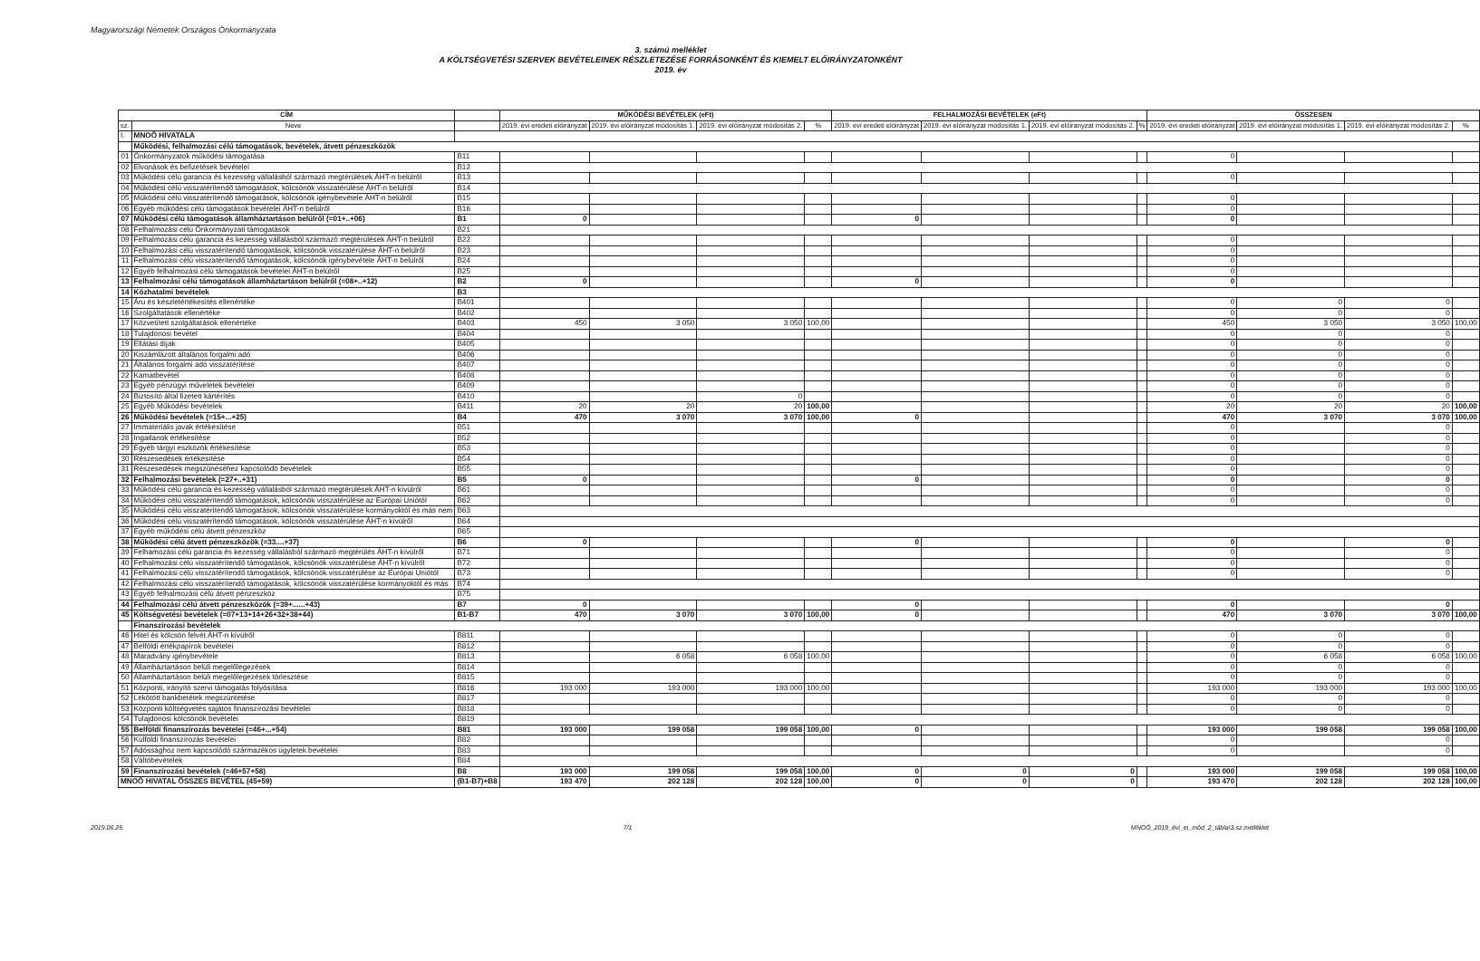Magyarországi Németek Országos Önkormányzata
3. számú melléklet
A KÖLTSÉGVETÉSI SZERVEK BEVÉTELEINEK RÉSZLETEZÉSE FORRÁSONKÉNT ÉS KIEMELT ELŐIRÁNYZATONKÉNT
2019. év
| CÍM | | | MŰKÖDÉSI BEVÉTELEK (eFt) | | | | FELHALMOZÁSI BEVÉTELEK (eFt) | | | | ÖSSZESEN | | | |
| --- | --- | --- | --- | --- | --- | --- | --- | --- | --- | --- | --- | --- | --- | --- |
| sz. | Neve | | 2019. évi eredeti előirányzat | 2019. évi előirányzat módosítás 1. | 2019. évi előirányzat módosítás 2. | % | 2019. évi eredeti előirányzat | 2019. évi előirányzat módosítás 1. | 2019. évi előirányzat módosítás 2. | % | 2019. évi eredeti előirányzat | 2019. évi előirányzat módosítás 1. | 2019. évi előirányzat módosítás 2. | % |
| I. | MNOÖ HIVATALA | | | | | | | | | | | | | |
| | Működési, felhalmozási célú támogatások, bevételek, átvett pénzeszközök | | | | | | | | | | | | | |
| 01 | Önkormányzatok működési támogatása | B11 | | | | | | | | | 0 | | | |
| 02 | Elvonások és befizetések bevételei | B12 | | | | | | | | | | | | |
| 03 | Működési célú garancia és kezesség vállalásból származó megtérülések ÁHT-n belülről | B13 | | | | | | | | | 0 | | | |
| 04 | Működési célú visszatérítendő támogatások, kölcsönök visszatérülése ÁHT-n belülről | B14 | | | | | | | | | | | | |
| 05 | Működési célú visszatérítendő támogatások, kölcsönök igénybevétele ÁHT-n belülről | B15 | | | | | | | | | 0 | | | |
| 06 | Egyéb működési célú támogatások bevételei ÁHT-n belülről | B16 | | | | | | | | | 0 | | | |
| 07 | Működési célú támogatások államháztartáson belülről (=01+..+06) | B1 | 0 | | | | 0 | | | | 0 | | | |
| 08 | Felhalmozási célú Önkormányzati támogatások | B21 | | | | | | | | | | | | |
| 09 | Felhalmozási célú garancia és kezesség vállalásból származó megtérülések ÁHT-n belülről | B22 | | | | | | | | | 0 | | | |
| 10 | Felhalmozási célú visszatérítendő támogatások, kölcsönök visszatérülése ÁHT-n belülről | B23 | | | | | | | | | 0 | | | |
| 11 | Felhalmozási célú visszatérítendő támogatások, kölcsönök igénybevétele ÁHT-n belülről | B24 | | | | | | | | | 0 | | | |
| 12 | Egyéb felhalmozási célú támogatások bevételei ÁHT-n belülről | B25 | | | | | | | | | 0 | | | |
| 13 | Felhalmozási célú támogatások államháztartáson belülről (=08+..+12) | B2 | 0 | | | | 0 | | | | 0 | | | |
| 14 | Közhatalmi bevételek | B3 | | | | | | | | | | | | |
| 15 | Áru és készletértékesítés ellenértéke | B401 | | | | | | | | | 0 | 0 | 0 | |
| 16 | Szolgáltatások ellenértéke | B402 | | | | | | | | | 0 | 0 | 0 | |
| 17 | Közvetített szolgáltatások ellenértéke | B403 | 450 | 3 050 | 3 050 | 100,00 | | | | | 450 | 3 050 | 3 050 | 100,00 |
| 18 | Tulajdonosi bevétel | B404 | | | | | | | | | 0 | 0 | 0 | |
| 19 | Ellátási díjak | B405 | | | | | | | | | 0 | 0 | 0 | |
| 20 | Kiszámlázott általános forgalmi adó | B406 | | | | | | | | | 0 | 0 | 0 | |
| 21 | Általános forgalmi adó visszatérítése | B407 | | | | | | | | | 0 | 0 | 0 | |
| 22 | Kamatbevétel | B408 | | | | | | | | | 0 | 0 | 0 | |
| 23 | Egyéb pénzügyi műveletek bevételei | B409 | | | | | | | | | 0 | 0 | 0 | |
| 24 | Biztosító által fizetett kártérítés | B410 | | | 0 | | | | | | 0 | 0 | 0 | |
| 25 | Egyéb Működési bevételek | B411 | 20 | 20 | 20 | 100,00 | | | | | 20 | 20 | 20 | 100,00 |
| 26 | Működési bevételek (=15+...+25) | B4 | 470 | 3 070 | 3 070 | 100,00 | 0 | | | | 470 | 3 070 | 3 070 | 100,00 |
| 27 | Immateriális javak értékesítése | B51 | | | | | | | | | 0 | | 0 | |
| 28 | Ingatlanok értékesítése | B52 | | | | | | | | | 0 | | 0 | |
| 29 | Egyéb tárgyi eszközök értékesítése | B53 | | | | | | | | | 0 | | 0 | |
| 30 | Részesedések értékesítése | B54 | | | | | | | | | 0 | | 0 | |
| 31 | Részesedések megszűnéséhez kapcsolódó bevételek | B55 | | | | | | | | | 0 | | 0 | |
| 32 | Felhalmozási bevételek (=27+..+31) | B5 | 0 | | | | 0 | | | | 0 | | 0 | |
| 33 | Működési célú garancia és kezesség vállalásból származó megtérülések ÁHT-n kívülről | B61 | | | | | | | | | 0 | | 0 | |
| 34 | Működési célú visszatérítendő támogatások, kölcsönök visszatérülése az Európai Uniótól | B62 | | | | | | | | | 0 | | 0 | |
| 35 | Működési célú visszatérítendő támogatások, kölcsönök visszatérülése kormányoktól és más nem | B63 | | | | | | | | | | | | |
| 36 | Működési célú visszatérítendő támogatások, kölcsönök visszatérülése ÁHT-n kívülről | B64 | | | | | | | | | | | | |
| 37 | Egyéb működési célú átvett pénzeszköz | B65 | | | | | | | | | | | | |
| 38 | Működési célú átvett pénzeszközök (=33....+37) | B6 | 0 | | | | 0 | | | | 0 | | 0 | |
| 39 | Felhamozási célú garancia és kezesség vállalásból származó megtérülés ÁHT-n kívülről | B71 | | | | | | | | | 0 | | 0 | |
| 40 | Felhalmozási célú visszatérítendő támogatások, kölcsönök visszatérülése ÁHT-n kívülről | B72 | | | | | | | | | 0 | | 0 | |
| 41 | Felhalmozási célú visszatérítendő támogatások, kölcsönök visszatérülése az Európai Uniótól | B73 | | | | | | | | | 0 | | 0 | |
| 42 | Felhalmozási célú visszatérítendő támogatások, kölcsönök visszatérülése kormányoktól és más | B74 | | | | | | | | | | | | |
| 43 | Egyéb felhalmozási célú átvett pénzeszköz | B75 | | | | | | | | | | | | |
| 44 | Felhalmozási célú átvett pénzeszközök (=39+......+43) | B7 | 0 | | | | 0 | | | | 0 | | 0 | |
| 45 | Költségvetési bevételek (=07+13+14+26+32+38+44) | B1-B7 | 470 | 3 070 | 3 070 | 100,00 | 0 | | | | 470 | 3 070 | 3 070 | 100,00 |
| | Finanszírozási bevételek | | | | | | | | | | | | | |
| 46 | Hitel és kölcsön felvét ÁHT-n kívülről | B811 | | | | | | | | | 0 | 0 | 0 | |
| 47 | Belföldi értékpapírok bevételei | B812 | | | | | | | | | 0 | 0 | 0 | |
| 48 | Maradvány igénybevétele | B813 | | 6 058 | 6 058 | 100,00 | | | | | 0 | 6 058 | 6 058 | 100,00 |
| 49 | Államháztartáson belüli megelőlegezések | B814 | | | | | | | | | 0 | 0 | 0 | |
| 50 | Államháztartáson belüli megelőlegezések törlesztése | B815 | | | | | | | | | 0 | 0 | 0 | |
| 51 | Központi, irányító szervi támogatás folyósítása | B816 | 193 000 | 193 000 | 193 000 | 100,00 | | | | | 193 000 | 193 000 | 193 000 | 100,00 |
| 52 | Lekötött bankbetétek megszüntetése | B817 | | | | | | | | | 0 | 0 | 0 | |
| 53 | Központi költségvetés sajátos finanszírozási bevételei | B818 | | | | | | | | | 0 | 0 | 0 | |
| 54 | Tulajdonosi kölcsönök bevételei | B819 | | | | | | | | | | | | |
| 55 | Belföldi finanszírozás bevételei (=46+...+54) | B81 | 193 000 | 199 058 | 199 058 | 100,00 | 0 | | | | 193 000 | 199 058 | 199 058 | 100,00 |
| 56 | Külföldi finanszírozás bevételei | B82 | | | | | | | | | 0 | | 0 | |
| 57 | Adóssághoz nem kapcsolódó származékos ügyletek bevételei | B83 | | | | | | | | | 0 | | 0 | |
| 58 | Váltóbevételek | B84 | | | | | | | | | | | | |
| 59 | Finanszírozási bevételek (=46+57+58) | B8 | 193 000 | 199 058 | 199 058 | 100,00 | 0 | 0 | 0 | | 193 000 | 199 058 | 199 058 | 100,00 |
| MNOÖ HIVATAL ÖSSZES BEVÉTEL (45+59) | | (B1-B7)+B8 | 193 470 | 202 128 | 202 128 | 100,00 | 0 | 0 | 0 | | 193 470 | 202 128 | 202 128 | 100,00 |
2019.06.25. 7/1 MNOÖ_2019_évi_ei_mód_2_tábla\3.sz.melléklet